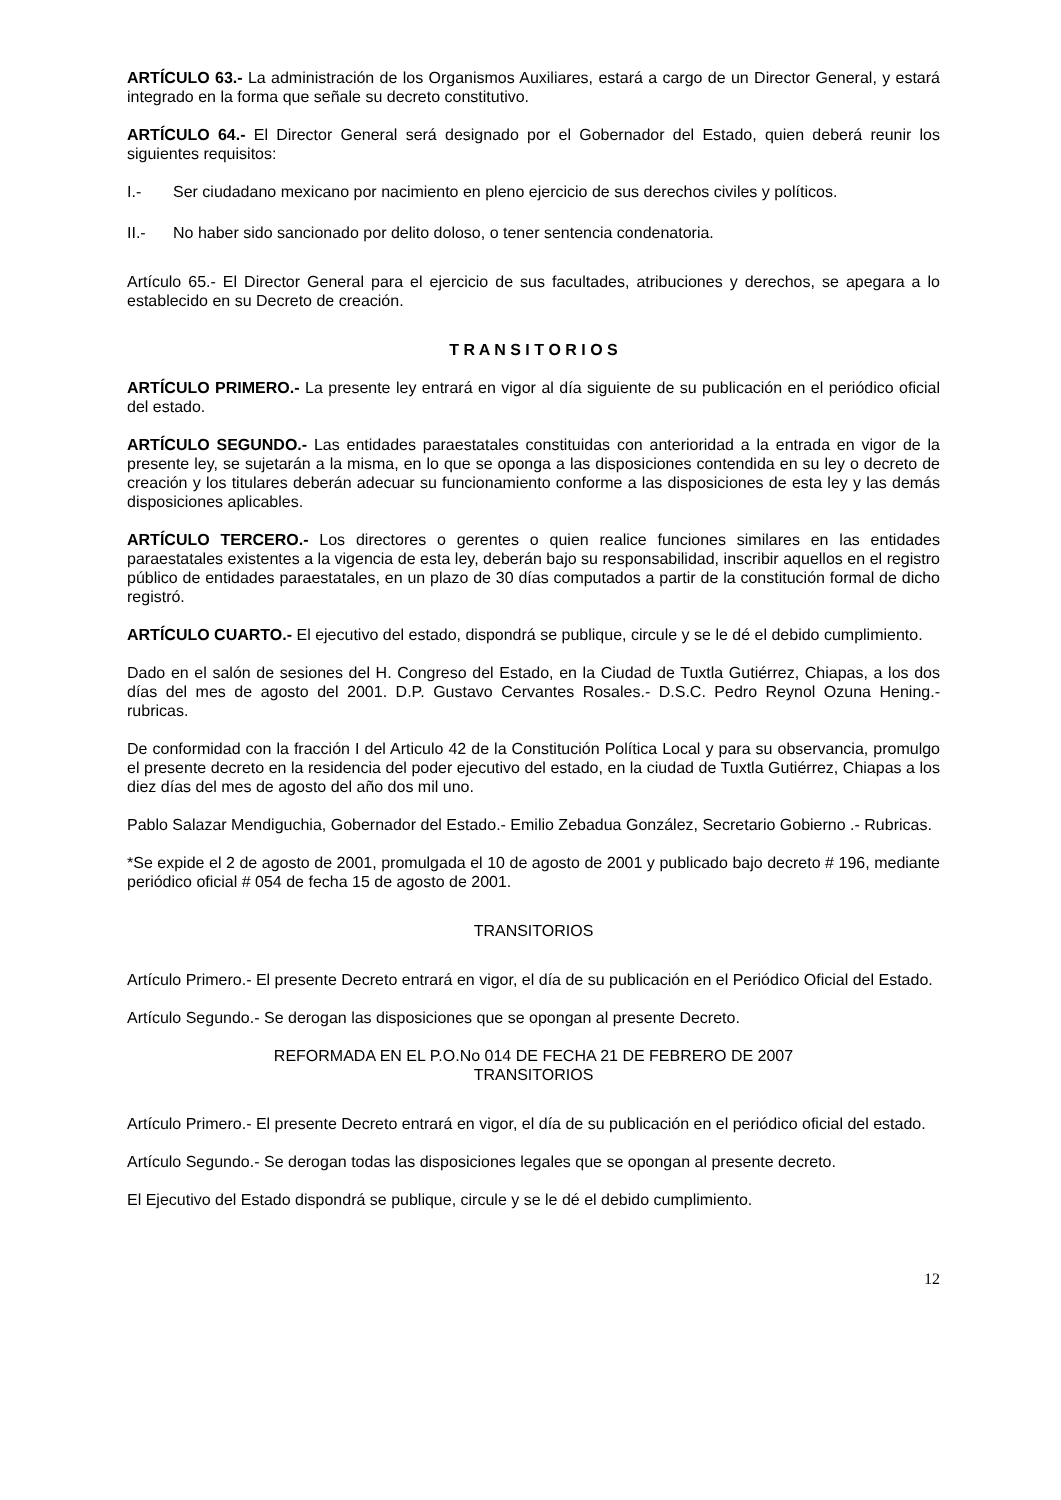ARTÍCULO 63.- La administración de los Organismos Auxiliares, estará a cargo de un Director General, y estará integrado en la forma que señale su decreto constitutivo.
ARTÍCULO 64.- El Director General será designado por el Gobernador del Estado, quien deberá reunir los siguientes requisitos:
I.- Ser ciudadano mexicano por nacimiento en pleno ejercicio de sus derechos civiles y políticos.
II.- No haber sido sancionado por delito doloso, o tener sentencia condenatoria.
Artículo 65.- El Director General para el ejercicio de sus facultades, atribuciones y derechos, se apegara a lo establecido en su Decreto de creación.
T R A N S I T O R I O S
ARTÍCULO PRIMERO.- La presente ley entrará en vigor al día siguiente de su publicación en el periódico oficial del estado.
ARTÍCULO SEGUNDO.- Las entidades paraestatales constituidas con anterioridad a la entrada en vigor de la presente ley, se sujetarán a la misma, en lo que se oponga a las disposiciones contendida en su ley o decreto de creación y los titulares deberán adecuar su funcionamiento conforme a las disposiciones de esta ley y las demás disposiciones aplicables.
ARTÍCULO TERCERO.- Los directores o gerentes o quien realice funciones similares en las entidades paraestatales existentes a la vigencia de esta ley, deberán bajo su responsabilidad, inscribir aquellos en el registro público de entidades paraestatales, en un plazo de 30 días computados a partir de la constitución formal de dicho registró.
ARTÍCULO CUARTO.- El ejecutivo del estado, dispondrá se publique, circule y se le dé el debido cumplimiento.
Dado en el salón de sesiones del H. Congreso del Estado, en la Ciudad de Tuxtla Gutiérrez, Chiapas, a los dos días del mes de agosto del 2001. D.P. Gustavo Cervantes Rosales.- D.S.C. Pedro Reynol Ozuna Hening.- rubricas.
De conformidad con la fracción I del Articulo 42 de la Constitución Política Local y para su observancia, promulgo el presente decreto en la residencia del poder ejecutivo del estado, en la ciudad de Tuxtla Gutiérrez, Chiapas a los diez días del mes de agosto del año dos mil uno.
Pablo Salazar Mendiguchia, Gobernador del Estado.- Emilio Zebadua González, Secretario Gobierno .- Rubricas.
*Se expide el 2 de agosto de 2001, promulgada el 10 de agosto de 2001 y publicado bajo decreto # 196, mediante periódico oficial # 054 de fecha 15 de agosto de 2001.
TRANSITORIOS
Artículo Primero.- El presente Decreto entrará en vigor, el día de su publicación en el Periódico Oficial del Estado.
Artículo Segundo.- Se derogan las disposiciones que se opongan al presente Decreto.
REFORMADA EN EL P.O.No 014 DE FECHA 21 DE FEBRERO DE 2007
TRANSITORIOS
Artículo Primero.- El presente Decreto entrará en vigor, el día de su publicación en el periódico oficial del estado.
Artículo Segundo.- Se derogan todas las disposiciones legales que se opongan al presente decreto.
El Ejecutivo del Estado dispondrá se publique, circule y se le dé el debido cumplimiento.
12